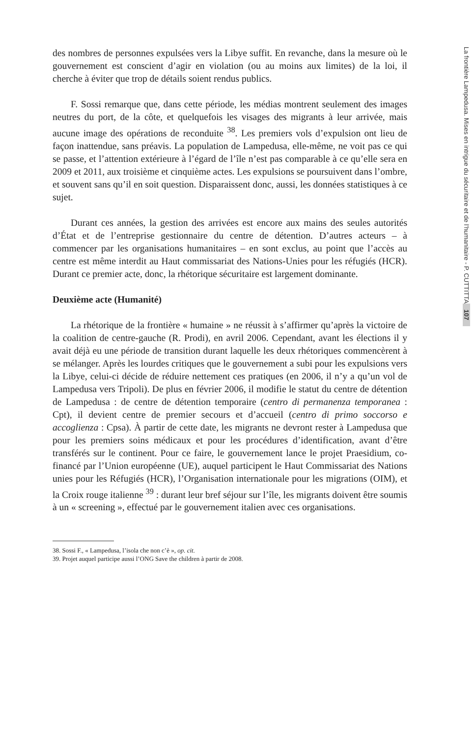des nombres de personnes expulsées vers la Libye suffit. En revanche, dans la mesure où le gouvernement est conscient d’agir en violation (ou au moins aux limites) de la loi, il cherche à éviter que trop de détails soient rendus publics.
F. Sossi remarque que, dans cette période, les médias montrent seulement des images neutres du port, de la côte, et quelquefois les visages des migrants à leur arrivée, mais aucune image des opérations de reconduite <sup>38</sup>. Les premiers vols d’expulsion ont lieu de façon inattendue, sans préavis. La population de Lampedusa, elle-même, ne voit pas ce qui se passe, et l’attention extérieure à l’égard de l’île n’est pas comparable à ce qu’elle sera en 2009 et 2011, aux troisième et cinquième actes. Les expulsions se poursuivent dans l’ombre, et souvent sans qu’il en soit question. Disparaissent donc, aussi, les données statistiques à ce sujet.
Durant ces années, la gestion des arrivées est encore aux mains des seules autorités d’État et de l’entreprise gestionnaire du centre de détention. D’autres acteurs – à commencer par les organisations humanitaires – en sont exclus, au point que l’accès au centre est même interdit au Haut commissariat des Nations-Unies pour les réfugiés (HCR). Durant ce premier acte, donc, la rhétorique sécuritaire est largement dominante.
Deuxième acte (Humanité)
La rhétorique de la frontière « humaine » ne réussit à s’affirmer qu’après la victoire de la coalition de centre-gauche (R. Prodi), en avril 2006. Cependant, avant les élections il y avait déjà eu une période de transition durant laquelle les deux rhétoriques commencèrent à se mélanger. Après les lourdes critiques que le gouvernement a subi pour les expulsions vers la Libye, celui-ci décide de réduire nettement ces pratiques (en 2006, il n’y a qu’un vol de Lampedusa vers Tripoli). De plus en février 2006, il modifie le statut du centre de détention de Lampedusa : de centre de détention temporaire (centro di permanenza temporanea : Cpt), il devient centre de premier secours et d’accueil (centro di primo soccorso e accoglienza : Cpsa). À partir de cette date, les migrants ne devront rester à Lampedusa que pour les premiers soins médicaux et pour les procédures d’identification, avant d’être transférés sur le continent. Pour ce faire, le gouvernement lance le projet Praesidium, co-financé par l’Union européenne (UE), auquel participent le Haut Commissariat des Nations unies pour les Réfugiés (HCR), l’Organisation internationale pour les migrations (OIM), et la Croix rouge italienne <sup>39</sup> : durant leur bref séjour sur l’île, les migrants doivent être soumis à un « screening », effectué par le gouvernement italien avec ces organisations.
38. Sossi F., « Lampedusa, l’isola che non c’è », op. cit.
39. Projet auquel participe aussi l’ONG Save the children à partir de 2008.
La frontière Lampedusa. Mises en intrigue du sécuritaire et de l’humanitaire - P. CUTTITTA 107